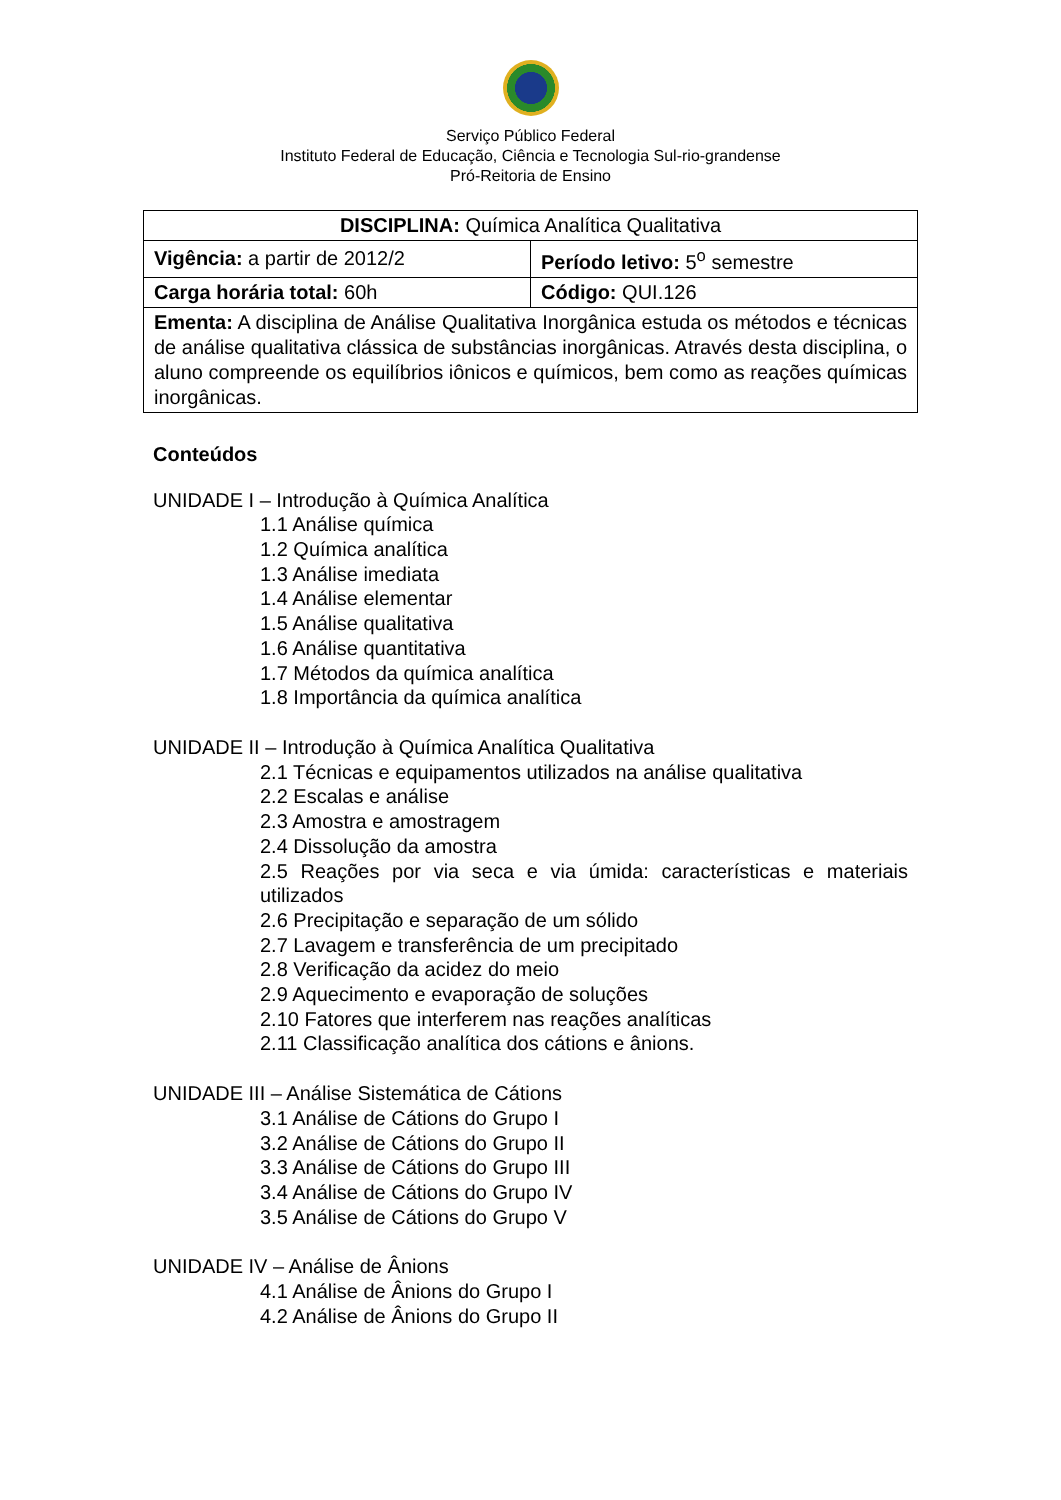Serviço Público Federal
Instituto Federal de Educação, Ciência e Tecnologia Sul-rio-grandense
Pró-Reitoria de Ensino
| DISCIPLINA: Química Analítica Qualitativa | |
| Vigência: a partir de 2012/2 | Período letivo: 5<sup>o</sup> semestre |
| Carga horária total: 60h | Código: QUI.126 |
| Ementa: A disciplina de Análise Qualitativa Inorgânica estuda os métodos e técnicas de análise qualitativa clássica de substâncias inorgânicas. Através desta disciplina, o aluno compreende os equilíbrios iônicos e químicos, bem como as reações químicas inorgânicas. | |
Conteúdos
UNIDADE I – Introdução à Química Analítica
1.1 Análise química
1.2 Química analítica
1.3 Análise imediata
1.4 Análise elementar
1.5 Análise qualitativa
1.6 Análise quantitativa
1.7 Métodos da química analítica
1.8 Importância da química analítica
UNIDADE II – Introdução à Química Analítica Qualitativa
2.1 Técnicas e equipamentos utilizados na análise qualitativa
2.2 Escalas e análise
2.3 Amostra e amostragem
2.4 Dissolução da amostra
2.5 Reações por via seca e via úmida: características e materiais utilizados
2.6 Precipitação e separação de um sólido
2.7 Lavagem e transferência de um precipitado
2.8 Verificação da acidez do meio
2.9 Aquecimento e evaporação de soluções
2.10 Fatores que interferem nas reações analíticas
2.11 Classificação analítica dos cátions e ânions.
UNIDADE III – Análise Sistemática de Cátions
3.1 Análise de Cátions do Grupo I
3.2 Análise de Cátions do Grupo II
3.3 Análise de Cátions do Grupo III
3.4 Análise de Cátions do Grupo IV
3.5 Análise de Cátions do Grupo V
UNIDADE IV – Análise de Ânions
4.1 Análise de Ânions do Grupo I
4.2 Análise de Ânions do Grupo II